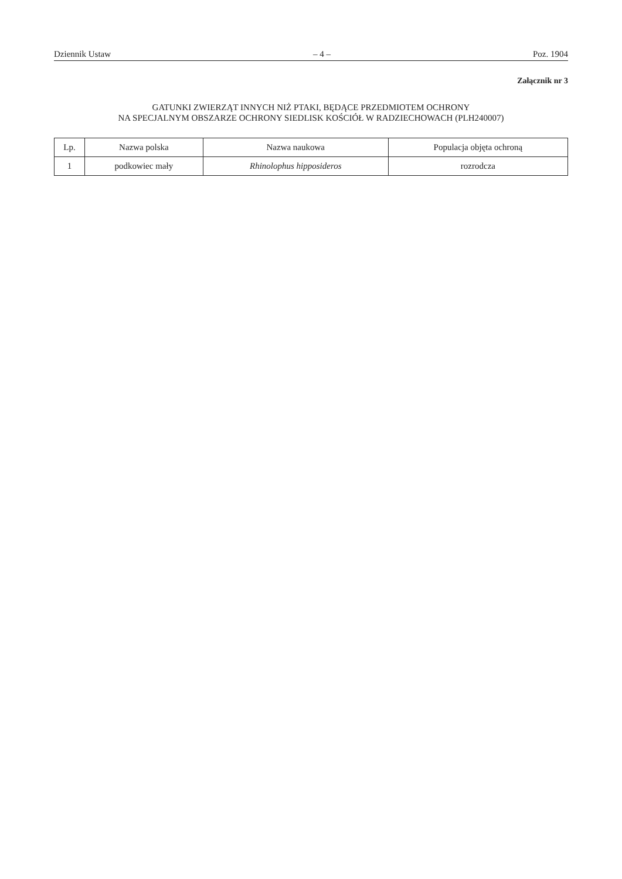Dziennik Ustaw – 4 – Poz. 1904
Załącznik nr 3
GATUNKI ZWIERZĄT INNYCH NIŻ PTAKI, BĘDĄCE PRZEDMIOTEM OCHRONY
NA SPECJALNYM OBSZARZE OCHRONY SIEDLISK KOŚCIÓŁ W RADZIECHOWACH (PLH240007)
| Lp. | Nazwa polska | Nazwa naukowa | Populacja objęta ochroną |
| --- | --- | --- | --- |
| 1 | podkowiec mały | Rhinolophus hipposideros | rozrodcza |